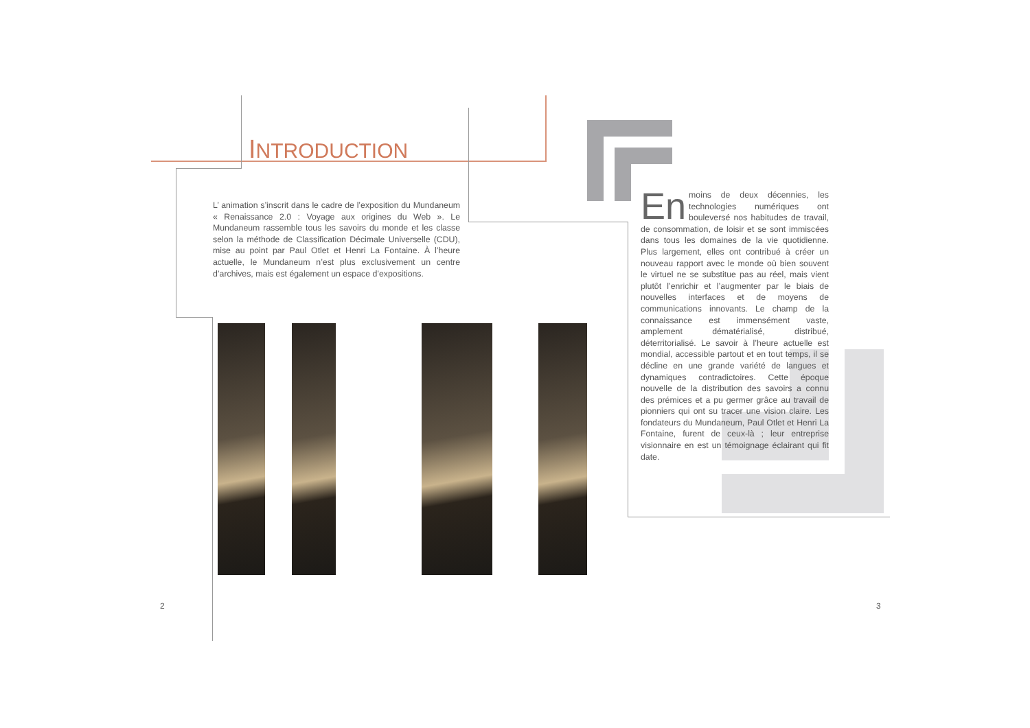INTRODUCTION
L’ animation s’inscrit dans le cadre de l’exposition du Mundaneum « Renaissance 2.0 : Voyage aux origines du Web ». Le Mundaneum rassemble tous les savoirs du monde et les classe selon la méthode de Classification Décimale Universelle (CDU), mise au point par Paul Otlet et Henri La Fontaine. À l’heure actuelle, le Mundaneum n’est plus exclusivement un centre d’archives, mais est également un espace d’expositions.
En moins de deux décennies, les technologies numériques ont bouleversé nos habitudes de travail, de consommation, de loisir et se sont immiscées dans tous les domaines de la vie quotidienne. Plus largement, elles ont contribué à créer un nouveau rapport avec le monde où bien souvent le virtuel ne se substitue pas au réel, mais vient plutôt l’enrichir et l’augmenter par le biais de nouvelles interfaces et de moyens de communications innovants. Le champ de la connaissance est immensément vaste, amplement dématérialisé, distribué, déterritorialisé. Le savoir à l’heure actuelle est mondial, accessible partout et en tout temps, il se décline en une grande variété de langues et dynamiques contradictoires. Cette époque nouvelle de la distribution des savoirs a connu des prémices et a pu germer grâce au travail de pionniers qui ont su tracer une vision claire. Les fondateurs du Mundaneum, Paul Otlet et Henri La Fontaine, furent de ceux-là ; leur entreprise visionnaire en est un témoignage éclairant qui fit date.
2 3